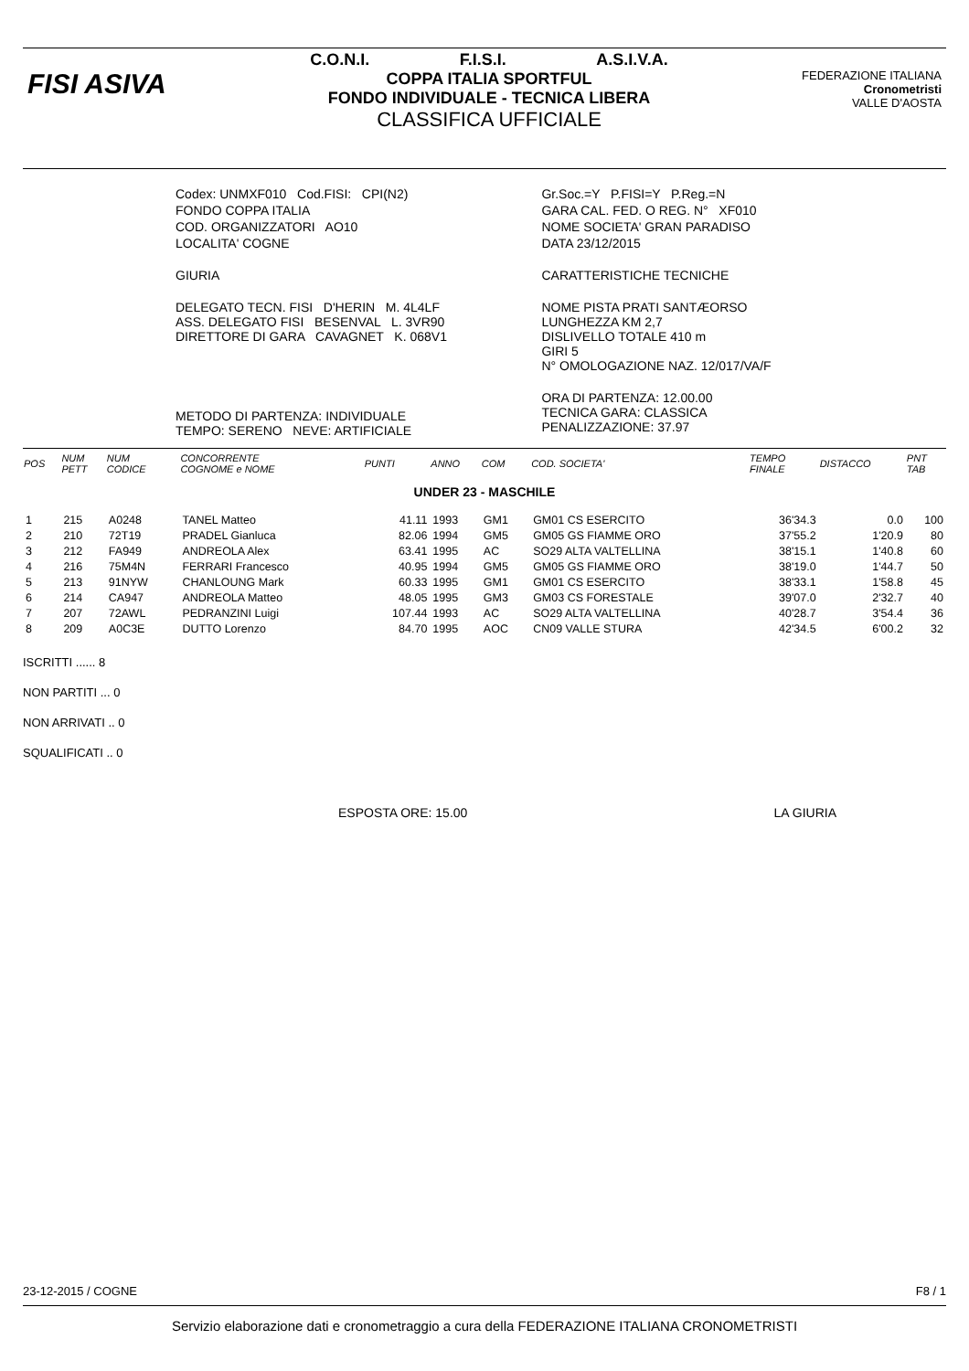FISI ASIVA
C.O.N.I. F.I.S.I. A.S.I.V.A.
COPPA ITALIA SPORTFUL
FONDO INDIVIDUALE - TECNICA LIBERA
CLASSIFICA UFFICIALE
FEDERAZIONE ITALIANA
Cronometristi
VALLE D'AOSTA
| Codex: UNMXF010 Cod.FISI: CPI(N2) | Gr.Soc.=Y P.FISI=Y P.Reg.=N |
| FONDO COPPA ITALIA | GARA CAL. FED. O REG. N° XF010 |
| COD. ORGANIZZATORI AO10 | NOME SOCIETA' GRAN PARADISO |
| LOCALITA' COGNE | DATA 23/12/2015 |
| GIURIA | CARATTERISTICHE TECNICHE |
| DELEGATO TECN. FISI D'HERIN M. 4L4LF ASS. DELEGATO FISI BESENVAL L. 3VR90 DIRETTORE DI GARA CAVAGNET K. 068V1 | NOME PISTA PRATI SANTÆORSO LUNGHEZZA KM 2,7 DISLIVELLO TOTALE 410 m GIRI 5 N° OMOLOGAZIONE NAZ. 12/017/VA/F |
| METODO DI PARTENZA: INDIVIDUALE TEMPO: SERENO NEVE: ARTIFICIALE | ORA DI PARTENZA: 12.00.00 TECNICA GARA: CLASSICA PENALIZZAZIONE: 37.97 |
| POS | NUM PETT | NUM CODICE | CONCORRENTE COGNOME e NOME | PUNTI | ANNO | COM | COD. SOCIETA' | TEMPO FINALE | DISTACCO | PNT TAB |
| --- | --- | --- | --- | --- | --- | --- | --- | --- | --- | --- |
| UNDER 23 - MASCHILE | | | | | | | | | | |
| 1 | 215 | A0248 | TANEL Matteo | 41.11 | 1993 | GM1 | GM01 CS ESERCITO | 36'34.3 | 0.0 | 100 |
| 2 | 210 | 72T19 | PRADEL Gianluca | 82.06 | 1994 | GM5 | GM05 GS FIAMME ORO | 37'55.2 | 1'20.9 | 80 |
| 3 | 212 | FA949 | ANDREOLA Alex | 63.41 | 1995 | AC | SO29 ALTA VALTELLINA | 38'15.1 | 1'40.8 | 60 |
| 4 | 216 | 75M4N | FERRARI Francesco | 40.95 | 1994 | GM5 | GM05 GS FIAMME ORO | 38'19.0 | 1'44.7 | 50 |
| 5 | 213 | 91NYW | CHANLOUNG Mark | 60.33 | 1995 | GM1 | GM01 CS ESERCITO | 38'33.1 | 1'58.8 | 45 |
| 6 | 214 | CA947 | ANDREOLA Matteo | 48.05 | 1995 | GM3 | GM03 CS FORESTALE | 39'07.0 | 2'32.7 | 40 |
| 7 | 207 | 72AWL | PEDRANZINI Luigi | 107.44 | 1993 | AC | SO29 ALTA VALTELLINA | 40'28.7 | 3'54.4 | 36 |
| 8 | 209 | A0C3E | DUTTO Lorenzo | 84.70 | 1995 | AOC | CN09 VALLE STURA | 42'34.5 | 6'00.2 | 32 |
ISCRITTI ...... 8
NON PARTITI ... 0
NON ARRIVATI .. 0
SQUALIFICATI .. 0
ESPOSTA ORE: 15.00 LA GIURIA
23-12-2015 / COGNE F8 / 1
Servizio elaborazione dati e cronometraggio a cura della FEDERAZIONE ITALIANA CRONOMETRISTI